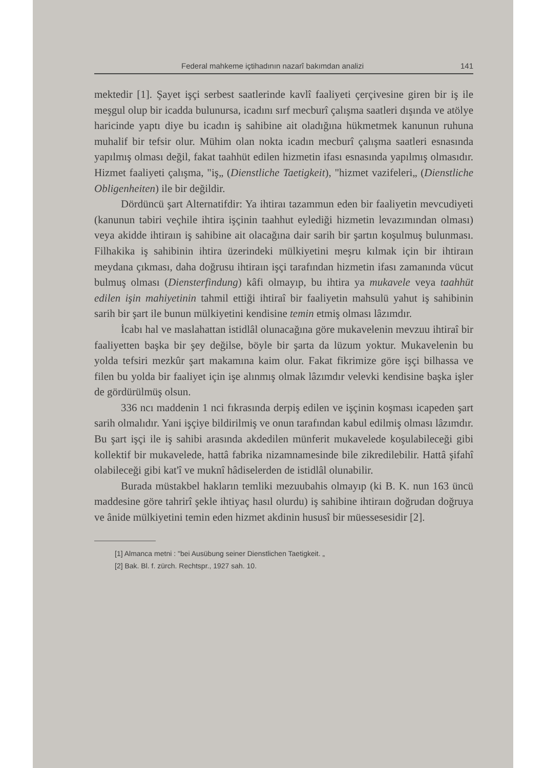Federal mahkeme içtihadının nazarî bakımdan analizi 141
mektedir [1]. Şayet işçi serbest saatlerinde kavlî faaliyeti çerçivesine giren bir iş ile meşgul olup bir icadda bulunursa, icadını sırf mecburî çalışma saatleri dışında ve atölye haricinde yaptı diye bu icadın iş sahibine ait oladığına hükmetmek kanunun ruhuna muhalif bir tefsir olur. Mühim olan nokta icadın mecburî çalışma saatleri esnasında yapılmış olması değil, fakat taahhüt edilen hizmetin ifası esnasında yapılmış olmasıdır. Hizmet faaliyeti çalışma, "iş„ (Dienstliche Taetigkeit), "hizmet vazifeleri„ (Dienstliche Obligenheiten) ile bir değildir.
Dördüncü şart Alternatifdir: Ya ihtiraı tazammun eden bir faaliyetin mevcudiyeti (kanunun tabiri veçhile ihtira işçinin taahhut eylediği hizmetin levazımından olması) veya akidde ihtiraın iş sahibine ait olacağına dair sarih bir şartın koşulmuş bulunması. Filhakika iş sahibinin ihtira üzerindeki mülkiyetini meşru kılmak için bir ihtiraın meydana çıkması, daha doğrusu ihtiraın işçi tarafından hizmetin ifası zamanında vücut bulmuş olması (Diensterfindung) kâfi olmayıp, bu ihtira ya mukavele veya taahhüt edilen işin mahiyetinin tahmil ettiği ihtiraî bir faaliyetin mahsulü yahut iş sahibinin sarih bir şart ile bunun mülkiyetini kendisine temin etmiş olması lâzımdır.
İcabı hal ve maslahattan istidlâl olunacağına göre mukavelenin mevzuu ihtiraî bir faaliyetten başka bir şey değilse, böyle bir şarta da lüzum yoktur. Mukavelenin bu yolda tefsiri mezkûr şart makamına kaim olur. Fakat fikrimize göre işçi bilhassa ve filen bu yolda bir faaliyet için işe alınmış olmak lâzımdır velevki kendisine başka işler de gördürülmüş olsun.
336 ncı maddenin 1 nci fıkrasında derpiş edilen ve işçinin koşması icapeden şart sarih olmalıdır. Yani işçiye bildirilmiş ve onun tarafından kabul edilmiş olması lâzımdır. Bu şart işçi ile iş sahibi arasında akdedilen münferit mukavelede koşulabileceği gibi kollektif bir mukavelede, hattâ fabrika nizamnamesinde bile zikredilebilir. Hattâ şifahî olabileceği gibi kat'î ve muknî hâdiselerden de istidlâl olunabilir.
Burada müstakbel hakların temliki mezuubahis olmayıp (ki B. K. nun 163 üncü maddesine göre tahrirî şekle ihtiyaç hasıl olurdu) iş sahibine ihtiraın doğrudan doğruya ve ânide mülkiyetini temin eden hizmet akdinin hususî bir müessesesidir [2].
[1] Almanca metni : "bei Ausübung seiner Dienstlichen Taetigkeit. „
[2] Bak. Bl. f. zürch. Rechtspr., 1927 sah. 10.